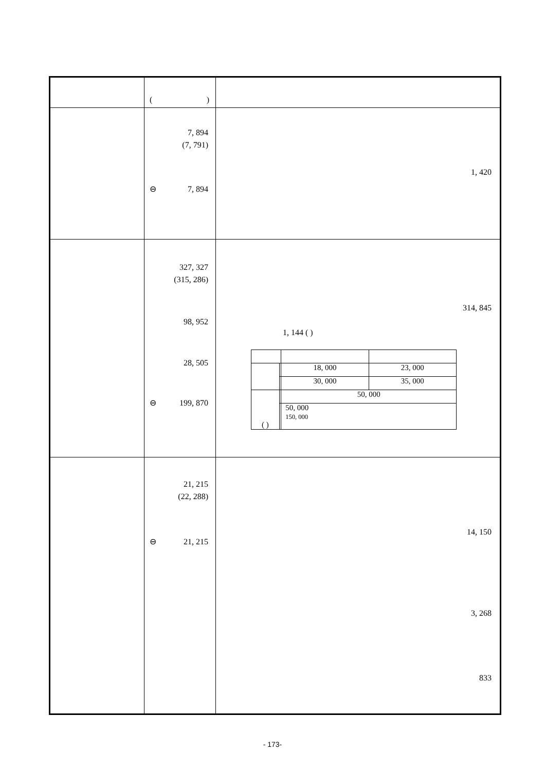| | ( ) | |
| | 7, 894 (7, 791) ⊖ 7, 894 | 1, 420 |
| | 327, 327 (315, 286) 98, 952 28, 505 ⊖ 199, 870 | 314, 845 1, 144 ( ) / / / 18, 000 / 23, 000 / / / / 30, 000 / 35, 000 / / ( ) / / 50, 000 / / / / / 50, 000 150, 000 / / |
| | 21, 215 (22, 288) ⊖ 21, 215 | 14, 150 3, 268 833 |
- 173-